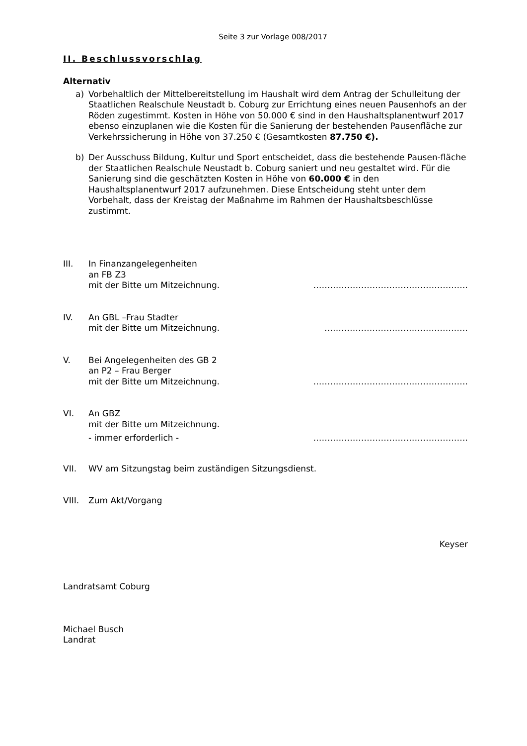Seite 3 zur Vorlage 008/2017
II. Beschlussvorschlag
Alternativ
a) Vorbehaltlich der Mittelbereitstellung im Haushalt wird dem Antrag der Schulleitung der Staatlichen Realschule Neustadt b. Coburg zur Errichtung eines neuen Pausenhofs an der Röden zugestimmt. Kosten in Höhe von 50.000 € sind in den Haushaltsplanentwurf 2017 ebenso einzuplanen wie die Kosten für die Sanierung der bestehenden Pausenfläche zur Verkehrssicherung in Höhe von 37.250 € (Gesamtkosten 87.750 €).
b) Der Ausschuss Bildung, Kultur und Sport entscheidet, dass die bestehende Pausen-fläche der Staatlichen Realschule Neustadt b. Coburg saniert und neu gestaltet wird. Für die Sanierung sind die geschätzten Kosten in Höhe von 60.000 € in den Haushaltsplanentwurf 2017 aufzunehmen. Diese Entscheidung steht unter dem Vorbehalt, dass der Kreistag der Maßnahme im Rahmen der Haushaltsbeschlüsse zustimmt.
III. In Finanzangelegenheiten
an FB Z3
mit der Bitte um Mitzeichnung. ……………………………………………….
IV. An GBL –Frau Stadter
mit der Bitte um Mitzeichnung. ……………………………………………
V. Bei Angelegenheiten des GB 2
an P2 – Frau Berger
mit der Bitte um Mitzeichnung. ……………………………………………….
VI. An GBZ
mit der Bitte um Mitzeichnung.
- immer erforderlich - ……………………………………………….
VII. WV am Sitzungstag beim zuständigen Sitzungsdienst.
VIII. Zum Akt/Vorgang
Keyser
Landratsamt Coburg
Michael Busch
Landrat